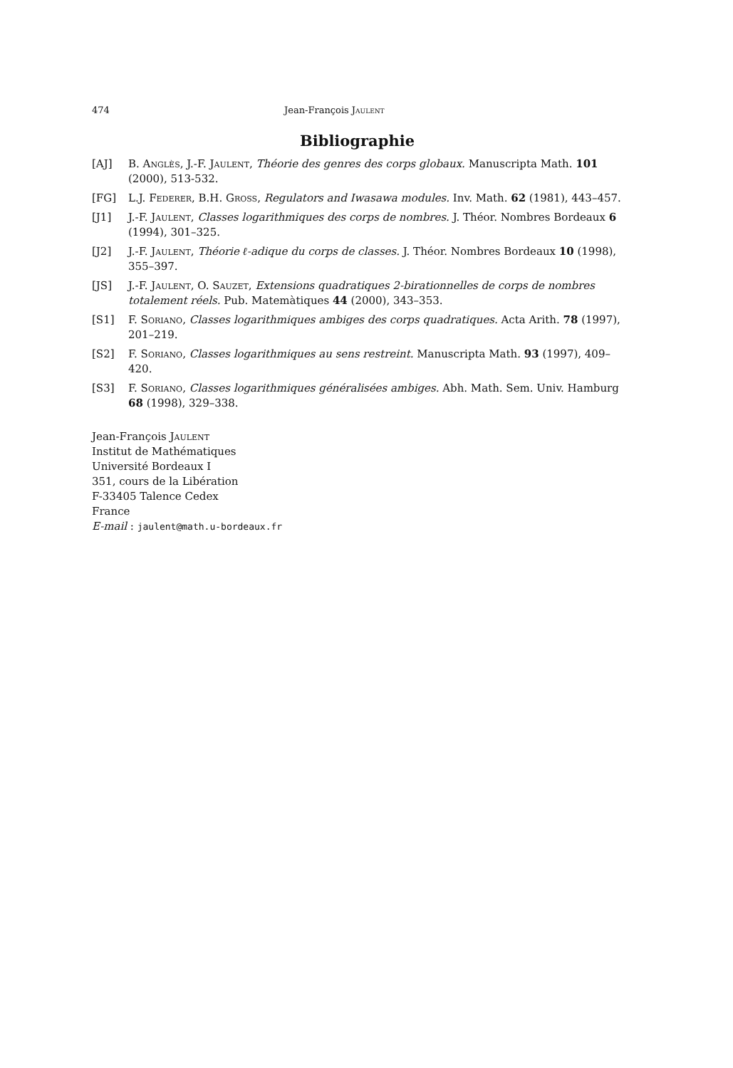474 Jean-François Jaulent
Bibliographie
[AJ] B. Anglès, J.-F. Jaulent, Théorie des genres des corps globaux. Manuscripta Math. 101 (2000), 513-532.
[FG] L.J. Federer, B.H. Gross, Regulators and Iwasawa modules. Inv. Math. 62 (1981), 443–457.
[J1] J.-F. Jaulent, Classes logarithmiques des corps de nombres. J. Théor. Nombres Bordeaux 6 (1994), 301–325.
[J2] J.-F. Jaulent, Théorie ℓ-adique du corps de classes. J. Théor. Nombres Bordeaux 10 (1998), 355–397.
[JS] J.-F. Jaulent, O. Sauzet, Extensions quadratiques 2-birationnelles de corps de nombres totalement réels. Pub. Matemàtiques 44 (2000), 343–353.
[S1] F. Soriano, Classes logarithmiques ambiges des corps quadratiques. Acta Arith. 78 (1997), 201–219.
[S2] F. Soriano, Classes logarithmiques au sens restreint. Manuscripta Math. 93 (1997), 409–420.
[S3] F. Soriano, Classes logarithmiques généralisées ambiges. Abh. Math. Sem. Univ. Hamburg 68 (1998), 329–338.
Jean-François Jaulent
Institut de Mathématiques
Université Bordeaux I
351, cours de la Libération
F-33405 Talence Cedex
France
E-mail : jaulent@math.u-bordeaux.fr